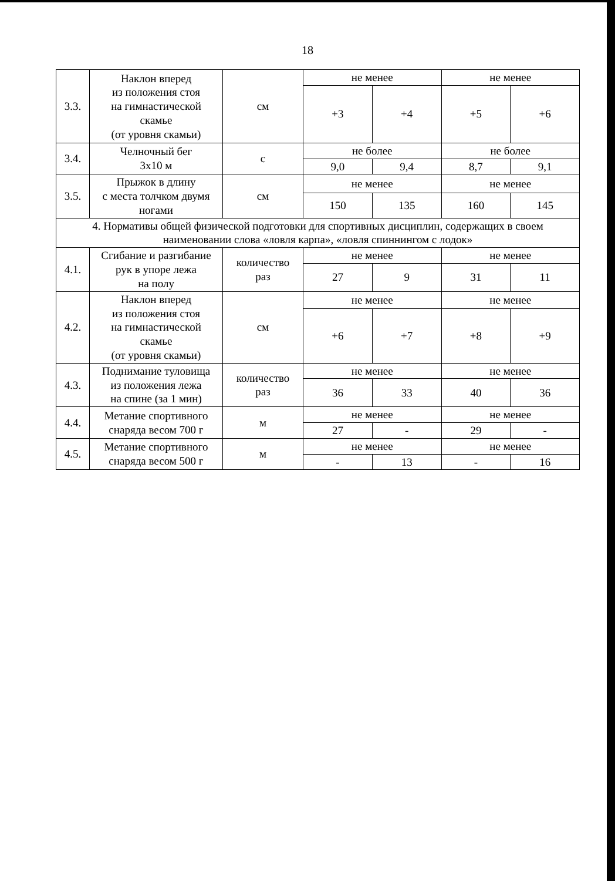18
| 3.3. | Наклон вперед из положения стоя на гимнастической скамье (от уровня скамьи) | см | не менее | | не менее | |
| | | | +3 | +4 | +5 | +6 |
| 3.4. | Челночный бег 3х10 м | с | не более | | не более | |
| | | | 9,0 | 9,4 | 8,7 | 9,1 |
| 3.5. | Прыжок в длину с места толчком двумя ногами | см | не менее | | не менее | |
| | | | 150 | 135 | 160 | 145 |
| 4. Нормативы общей физической подготовки для спортивных дисциплин, содержащих в своем наименовании слова «ловля карпа», «ловля спиннингом с лодок» | | | | | | |
| 4.1. | Сгибание и разгибание рук в упоре лежа на полу | количество раз | не менее | | не менее | |
| | | | 27 | 9 | 31 | 11 |
| 4.2. | Наклон вперед из положения стоя на гимнастической скамье (от уровня скамьи) | см | не менее | | не менее | |
| | | | +6 | +7 | +8 | +9 |
| 4.3. | Поднимание туловища из положения лежа на спине (за 1 мин) | количество раз | не менее | | не менее | |
| | | | 36 | 33 | 40 | 36 |
| 4.4. | Метание спортивного снаряда весом 700 г | м | не менее | | не менее | |
| | | | 27 | - | 29 | - |
| 4.5. | Метание спортивного снаряда весом 500 г | м | не менее | | не менее | |
| | | | - | 13 | - | 16 |